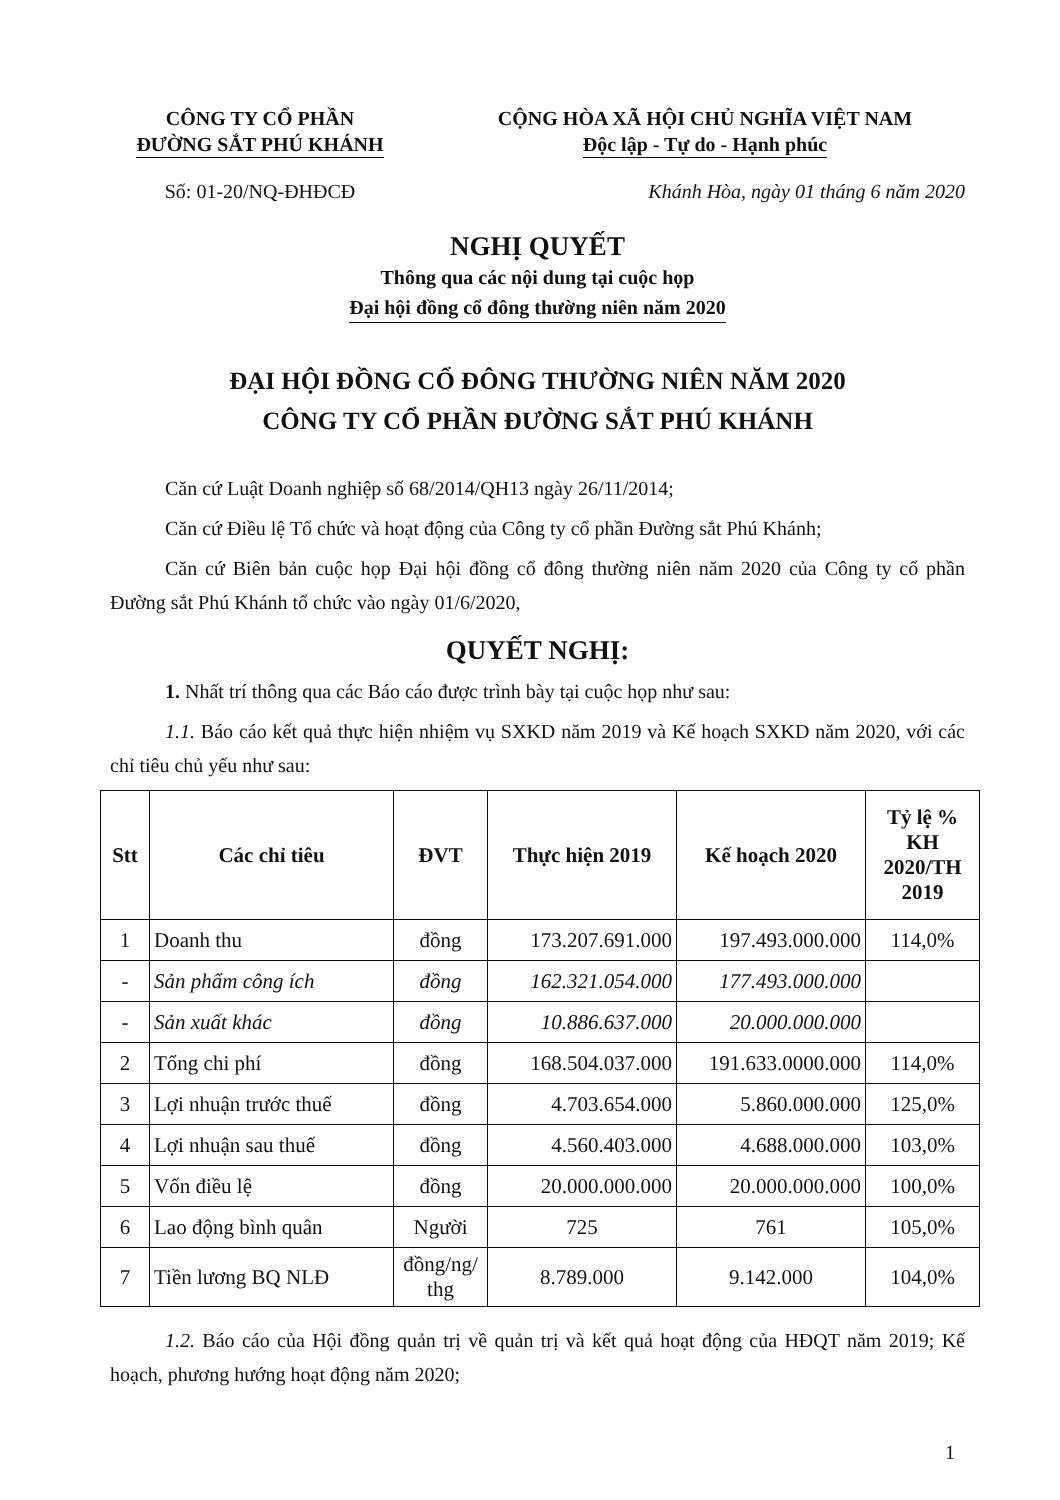CÔNG TY CỔ PHẦN
ĐƯỜNG SẮT PHÚ KHÁNH
CỘNG HÒA XÃ HỘI CHỦ NGHĨA VIỆT NAM
Độc lập - Tự do - Hạnh phúc
Số: 01-20/NQ-ĐHĐCĐ Khánh Hòa, ngày 01 tháng 6 năm 2020
NGHỊ QUYẾT
Thông qua các nội dung tại cuộc họp
Đại hội đồng cổ đông thường niên năm 2020
ĐẠI HỘI ĐỒNG CỔ ĐÔNG THƯỜNG NIÊN NĂM 2020
CÔNG TY CỔ PHẦN ĐƯỜNG SẮT PHÚ KHÁNH
Căn cứ Luật Doanh nghiệp số 68/2014/QH13 ngày 26/11/2014;
Căn cứ Điều lệ Tổ chức và hoạt động của Công ty cổ phần Đường sắt Phú Khánh;
Căn cứ Biên bản cuộc họp Đại hội đồng cổ đông thường niên năm 2020 của Công ty cổ phần Đường sắt Phú Khánh tổ chức vào ngày 01/6/2020,
QUYẾT NGHỊ:
1. Nhất trí thông qua các Báo cáo được trình bày tại cuộc họp như sau:
1.1. Báo cáo kết quả thực hiện nhiệm vụ SXKD năm 2019 và Kế hoạch SXKD năm 2020, với các chỉ tiêu chủ yếu như sau:
| Stt | Các chỉ tiêu | ĐVT | Thực hiện 2019 | Kế hoạch 2020 | Tỷ lệ % KH 2020/TH 2019 |
| --- | --- | --- | --- | --- | --- |
| 1 | Doanh thu | đồng | 173.207.691.000 | 197.493.000.000 | 114,0% |
| - | Sản phẩm công ích | đồng | 162.321.054.000 | 177.493.000.000 | |
| - | Sản xuất khác | đồng | 10.886.637.000 | 20.000.000.000 | |
| 2 | Tổng chi phí | đồng | 168.504.037.000 | 191.633.0000.000 | 114,0% |
| 3 | Lợi nhuận trước thuế | đồng | 4.703.654.000 | 5.860.000.000 | 125,0% |
| 4 | Lợi nhuận sau thuế | đồng | 4.560.403.000 | 4.688.000.000 | 103,0% |
| 5 | Vốn điều lệ | đồng | 20.000.000.000 | 20.000.000.000 | 100,0% |
| 6 | Lao động bình quân | Người | 725 | 761 | 105,0% |
| 7 | Tiền lương BQ NLĐ | đồng/ng/ thg | 8.789.000 | 9.142.000 | 104,0% |
1.2. Báo cáo của Hội đồng quản trị về quản trị và kết quả hoạt động của HĐQT năm 2019; Kế hoạch, phương hướng hoạt động năm 2020;
1